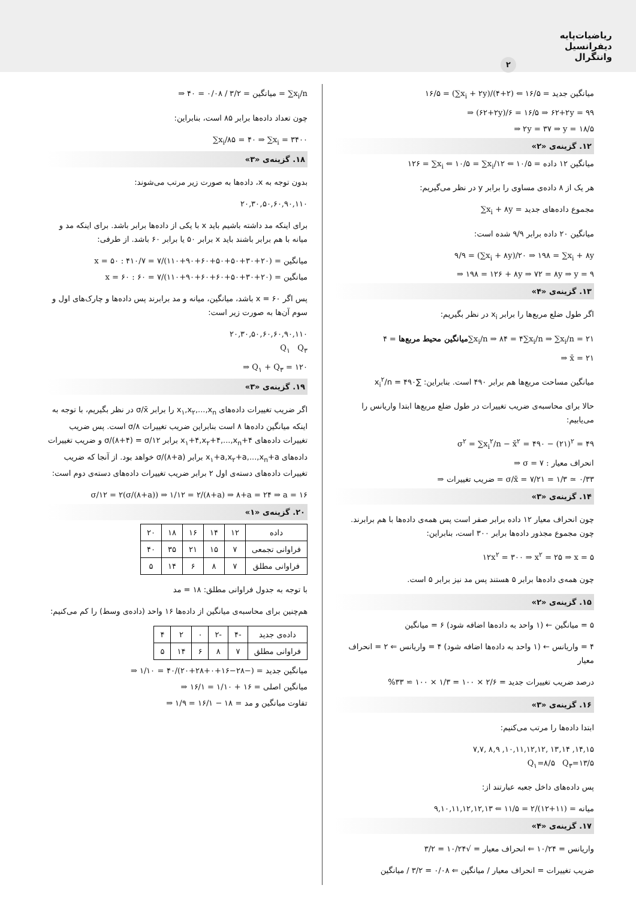ریاضیات‌پایه
دیفرانسیل
وانتگرال
۲
۱۶/۵ = (∑x<sub>i</sub> + ۲y)/(۴+۲) ⇐ ۱۶/۵ = میانگین جدید
⇒ (۶۲+۲y)/۶ = ۱۶/۵ ⇒ ۶۲+۲y = ۹۹
⇒ ۲y = ۳۷ ⇒ y = ۱۸/۵
۱۲. گزینه‌ی «۲»
۱۲۶ = ∑x<sub>i</sub> ⇐ ۱۰/۵ = ∑x<sub>i</sub>/۱۲ ⇐ ۱۰/۵ = میانگین ۱۲ داده
هر یک از ۸ داده‌ی مساوی را برابر y در نظر می‌گیریم:
∑x<sub>i</sub> + ۸y = مجموع داده‌های جدید
میانگین ۲۰ داده برابر ۹/۹ شده است:
۹/۹ = (∑x<sub>i</sub> + ۸y)/۲۰ ⇒ ۱۹۸ = ∑x<sub>i</sub> + ۸y
⇒ ۱۹۸ = ۱۲۶ + ۸y ⇒ ۷۲ = ۸y ⇒ y = ۹
۱۳. گزینه‌ی «۴»
اگر طول ضلع مربع‌ها را برابر x<sub>i</sub> در نظر بگیریم:
میانگین محیط مربع‌ها = ۴∑x<sub>i</sub>/n ⇒ ۸۴ = ۴∑x<sub>i</sub>/n ⇒ ∑x<sub>i</sub>/n = ۲۱
⇒ x̄ = ۲۱
میانگین مساحت مربع‌ها هم برابر ۴۹۰ است. بنابراین: ∑x<sub>i</sub><sup>۲</sup>/n = ۴۹۰
حالا برای محاسبه‌ی ضریب تغییرات در طول ضلع مربع‌ها ابتدا واریانس را می‌یابیم:
σ<sup>۲</sup> = ∑x<sub>i</sub><sup>۲</sup>/n − x̄<sup>۲</sup> = ۴۹۰ − (۲۱)<sup>۲</sup> = ۴۹
⇒ σ = ۷ : انحراف معیار
⇒ ضریب تغییرات = σ/x̄ = ۷/۲۱ = ۱/۳ ≃ ۰/۳۳
۱۴. گزینه‌ی «۳»
چون انحراف معیار ۱۲ داده برابر صفر است پس همه‌ی داده‌ها با هم برابرند. چون مجموع مجذور داده‌ها برابر ۳۰۰ است، بنابراین:
۱۲x<sup>۲</sup> = ۳۰۰ ⇒ x<sup>۲</sup> = ۲۵ ⇒ x = ۵
چون همه‌ی داده‌ها برابر ۵ هستند پس مد نیز برابر ۵ است.
۱۵. گزینه‌ی «۲»
۵ = میانگین ← (۱ واحد به داده‌ها اضافه شود) ۶ = میانگین
۴ = واریانس ← (۱ واحد به داده‌ها اضافه شود) ۴ = واریانس ⇐ ۲ = انحراف معیار
درصد ضریب تغییرات جدید = ۲/۶ × ۱۰۰ = ۱/۳ × ۱۰۰ ≃ ۳۳%
۱۶. گزینه‌ی «۳»
ابتدا داده‌ها را مرتب می‌کنیم:
۷,۷, ۸,۹ ,۱۰,۱۱,۱۲,۱۲, ۱۳,۱۴ ,۱۴,۱۵
Q<sub>۱</sub>=۸/۵ Q<sub>۳</sub>=۱۳/۵
پس داده‌های داخل جعبه عبارتند از:
۹,۱۰,۱۱,۱۲,۱۲,۱۳ ⇐ میانه = (۱۱+۱۲)/۲ = ۱۱/۵
۱۷. گزینه‌ی «۴»
واریانس = ۱۰/۲۴ ⇐ انحراف معیار = √۱۰/۲۴ = ۳/۲
ضریب تغییرات = انحراف معیار / میانگین ⇐ ۰/۰۸ = ۳/۲ / میانگین
⇒ میانگین = ۳/۲ / ۰/۰۸ = ۴۰ = ∑x<sub>i</sub>/n
چون تعداد داده‌ها برابر ۸۵ است، بنابراین:
∑x<sub>i</sub>/۸۵ = ۴۰ ⇒ ∑x<sub>i</sub> = ۳۴۰۰
۱۸. گزینه‌ی «۳»
بدون توجه به x، داده‌ها به صورت زیر مرتب می‌شوند:
۲۰,۳۰,۵۰,۶۰,۹۰,۱۱۰
برای اینکه مد داشته باشیم باید x با یکی از داده‌ها برابر باشد. برای اینکه مد و میانه با هم برابر باشند باید x برابر ۵۰ یا برابر ۶۰ باشد. از طرفی:
x = ۵۰ : میانگین = (۲۰+۳۰+۵۰+۵۰+۶۰+۹۰+۱۱۰)/۷ = ۴۱۰/۷
x = ۶۰ : میانگین = (۲۰+۳۰+۵۰+۶۰+۶۰+۹۰+۱۱۰)/۷ = ۶۰
پس اگر x = ۶۰ باشد، میانگین، میانه و مد برابرند پس داده‌ها و چارک‌های اول و سوم آن‌ها به صورت زیر است:
۲۰,۳۰,۵۰,۶۰,۶۰,۹۰,۱۱۰
Q<sub>۱</sub> Q<sub>۳</sub>
⇒ Q<sub>۱</sub> + Q<sub>۳</sub> = ۱۲۰
۱۹. گزینه‌ی «۳»
اگر ضریب تغییرات داده‌های x<sub>۱</sub>,x<sub>۲</sub>,...,x<sub>n</sub> را برابر σ/x̄ در نظر بگیریم، با توجه به اینکه میانگین داده‌ها ۸ است بنابراین ضریب تغییرات σ/۸ است. پس ضریب تغییرات داده‌های x<sub>۱</sub>+۴,x<sub>۲</sub>+۴,...,x<sub>n</sub>+۴ برابر σ/(۸+۴) = σ/۱۲ و ضریب تغییرات داده‌های x<sub>۱</sub>+a,x<sub>۲</sub>+a,...,x<sub>n</sub>+a برابر σ/(۸+a) خواهد بود. از آنجا که ضریب تغییرات داده‌های دسته‌ی اول ۲ برابر ضریب تغییرات داده‌های دسته‌ی دوم است:
σ/۱۲ = ۲(σ/(۸+a)) ⇒ ۱/۱۲ = ۲/(۸+a) ⇒ ۸+a = ۲۴ ⇒ a = ۱۶
۲۰. گزینه‌ی «۱»
| داده | ۱۲ | ۱۴ | ۱۶ | ۱۸ | ۲۰ |
| فراوانی تجمعی | ۷ | ۱۵ | ۲۱ | ۳۵ | ۴۰ |
| فراوانی مطلق | ۷ | ۸ | ۶ | ۱۴ | ۵ |
با توجه به جدول فراوانی مطلق: ۱۸ = مد
هم‌چنین برای محاسبه‌ی میانگین از داده‌ها ۱۶ واحد (داده‌ی وسط) را کم می‌کنیم:
| داده‌ی جدید | -۴ | -۲ | ۰ | ۲ | ۴ |
| فراوانی مطلق | ۷ | ۸ | ۶ | ۱۴ | ۵ |
⇒ میانگین جدید = (−۲۸−۱۶+۰+۲۸+۲۰)/۴۰ = ۱/۱۰
⇒ میانگین اصلی = ۱۶ + ۱/۱۰ = ۱۶/۱
⇒ تفاوت میانگین و مد = ۱۸ − ۱۶/۱ = ۱/۹